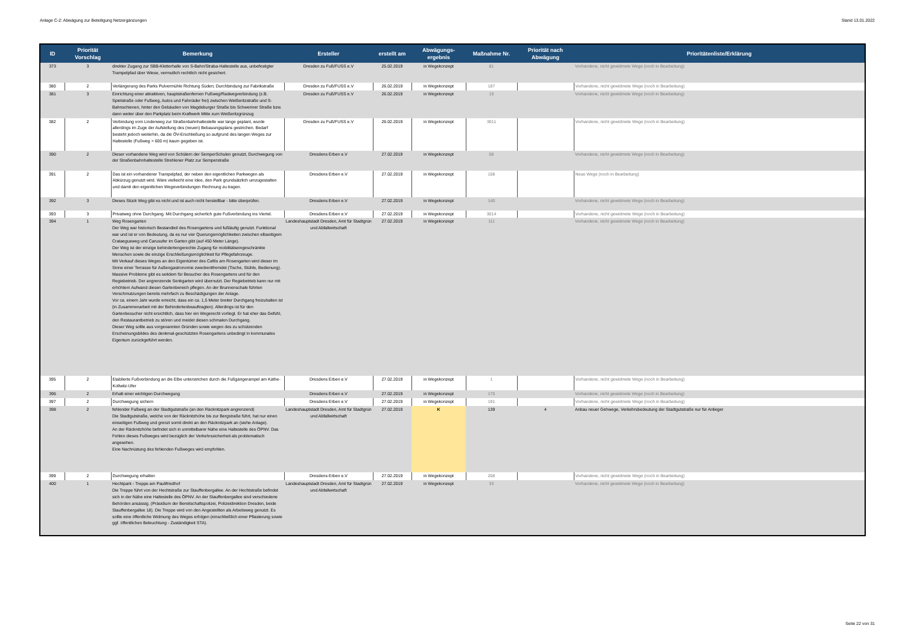Anlage C-2: Abwägung zur Beteiligung Netzergänzungen Stand 13.01.2022
| ID | Priorität Vorschlag | Bemerkung | Ersteller | erstellt am | Abwägungs-ergebnis | Maßnahme Nr. | Priorität nach Abwägung | Prioritätenliste/Erklärung |
| --- | --- | --- | --- | --- | --- | --- | --- | --- |
| 373 | 3 | direkter Zugang zur SBB-Kletterhalle von S-Bahn/Straba-Haltestelle aus, unbefestigter Trampelpfad über Wiese, vermutlich rechtlich nicht gesichert. | Dresden zu Fuß/FUSS e.V | 25.02.2019 | in Wegekonzept | 81 | | Vorhandene, nicht gewidmete Wege (noch in Bearbeitung) |
| 380 | 2 | Verlängerung des Parks Pulvermühle Richtung Süden; Durchbindung zur Fabrikstraße | Dresden zu Fuß/FUSS e.V | 26.02.2019 | in Wegekonzept | 187 | | Vorhandene, nicht gewidmete Wege (noch in Bearbeitung) |
| 381 | 3 | Einrichtung einer attraktiven, hauptstraßenfernen Fußweg/Radwegverbindung (z.B. Spielstraße oder Fußweg, Autos und Fahrräder frei) zwischen Weißeritzstraße und S-Bahnschienen, hinter den Gebäuden von Magdeburger Straße bis Schweriner Straße bzw. dann weiter über den Parkplatz beim Kraftwerk Mitte zum Weißeritzgrünzug | Dresden zu Fuß/FUSS e.V | 26.02.2019 | in Wegekonzept | 19 | | Vorhandene, nicht gewidmete Wege (noch in Bearbeitung) |
| 382 | 2 | Verbindung vom Lindenweg zur Straßenbahnhaltestelle war lange geplant, wurde allerdings im Zuge der Aufstellung des (neuen) Bebauungsplans gestrichen. Bedarf besteht jedoch weiterhin, da die ÖV-Erschließung so aufgrund des langen Weges zur Haltestelle (Fußweg > 600 m) kaum gegeben ist. | Dresden zu Fuß/FUSS e.V | 26.02.2019 | in Wegekonzept | 3011 | | Vorhandene, nicht gewidmete Wege (noch in Bearbeitung) |
| 390 | 2 | Dieser vorhandene Weg wird von Schülern der SemperSchulen genutzt, Durchwegung von der Straßenbahnhaltestelle Strehlener Platz zur Semperstraße | Dresdens Erben e.V | 27.02.2019 | in Wegekonzept | 58 | | Vorhandene, nicht gewidmete Wege (noch in Bearbeitung) |
| 391 | 2 | Das ist ein vorhandener Trampelpfad, der neben den eigentlichen Parkwegen als Abkürzug genutzt wird. Wäre vielleicht eine Idee, den Park grundsätzlich umzugestalten und damit den eigentlichen Wegeverbindungen Rechnung zu tragen. | Dresdens Erben e.V | 27.02.2019 | in Wegekonzept | 108 | | Neue Wege (noch in Bearbeitung) |
| 392 | 3 | Dieses Stück Weg gibt es nicht und ist auch nicht herstellbar - bitte überprüfen. | Dresdens Erben e.V | 27.02.2019 | in Wegekonzept | 140 | | Vorhandene, nicht gewidmete Wege (noch in Bearbeitung) |
| 393 | 3 | Privatweg ohne Durchgang. Mit Durchgang sicherlich gute Fußverbindung ins Viertel. | Dresdens Erben e.V | 27.02.2019 | in Wegekonzept | 3014 | | Vorhandene, nicht gewidmete Wege (noch in Bearbeitung) |
| 394 | 1 | Weg Rosengarten Der Weg war historisch Bestandteil des Rosengartens und fußläufig genutzt. Funktional war und ist er von Bedeutung, da es nur vier Querungsmöglichkeiten zwischen elbseitigem Crataegusweg und Carusufer im Garten gibt (auf 450 Meter Länge). Der Weg ist der einzige behindertengerechte Zugang für mobilitätseingeschränkte Menschen sowie die einzige Erschließungsmöglichkeit für Pflegefahrzeuge. Mit Verkauf dieses Weges an den Eigentümer des Cafés am Rosengarten wird dieser im Sinne einer Terrasse für Außengastronomie zweckentfremdet (Tische, Stühle, Bedienung). Massive Probleme gibt es seitdem für Besucher des Rosengartens und für den Regiebetrieb. Der angrenzende Senkgarten wird übernutzt. Der Regiebetrieb kann nur mit erhöhtem Aufwand diesen Gartenbereich pflegen. An der Brunnenschale führten Verschmutzungen bereits mehrfach zu Beschädigungen der Anlage. Vor ca. einem Jahr wurde erreicht, dass ein ca. 1,5 Meter breiter Durchgang freizuhalten ist (in Zusammenarbeit mit der Behindertenbeauftragten). Allerdings ist für den Gartenbesucher nicht ersichtlich, dass hier ein Wegerecht vorliegt. Er hat eher das Gefühl, den Restaurantbetrieb zu stören und meidet diesen schmalen Durchgang. Dieser Weg sollte aus vorgenannten Gründen sowie wegen des zu schützenden Erscheinungsbildes des denkmal-geschützten Rosengartens unbedingt in kommunales Eigentum zurückgeführt werden. | Landeshauptstadt Dresden, Amt für Stadtgrün und Abfallwirtschaft | 27.02.2019 | in Wegekonzept | 111 | | Vorhandene, nicht gewidmete Wege (noch in Bearbeitung) |
| 395 | 2 | Etablierte Fußverbindung an die Elbe unterstrichen durch die Fußgängerampel am Käthe-Kollwitz-Ufer | Dresdens Erben e.V | 27.02.2019 | in Wegekonzept | 1 | | Vorhandene, nicht gewidmete Wege (noch in Bearbeitung) |
| 396 | 2 | Erhalt einer wichtigen Durchwegung | Dresdens Erben e.V | 27.02.2019 | in Wegekonzept | 175 | | Vorhandene, nicht gewidmete Wege (noch in Bearbeitung) |
| 397 | 2 | Durchwegung sichern | Dresdens Erben e.V | 27.02.2019 | in Wegekonzept | 191 | | Vorhandene, nicht gewidmete Wege (noch in Bearbeitung) |
| 398 | 2 | fehlender Fußweg an der Stadtgutstraße (an den Räcknitzpark angrenzend) Die Stadtgutstraße, welche von der Räcknitzhöhe bis zur Bergstraße führt, hat nur einen einseitigen Fußweg und grenzt somit direkt an den Räcknitzpark an (siehe Anlage). An der Räcknitzhöhe befindet sich in unmittelbarer Nähe eine Haltestelle des ÖPNV. Das Fehlen dieses Fußweges wird bezüglich der Verkehrssicherheit als problematisch angesehen. Eine Nachrüstung des fehlenden Fußweges wird empfohlen. | Landeshauptstadt Dresden, Amt für Stadtgrün und Abfallwirtschaft | 27.02.2019 | K | 139 | 4 | Anbau neuer Gehwege, Verkehrsbedeutung der Stadtgutstraße nur für Anlieger |
| 399 | 2 | Durchwegung erhalten | Dresdens Erben e.V | 27.02.2019 | in Wegekonzept | 208 | | Vorhandene, nicht gewidmete Wege (noch in Bearbeitung) |
| 400 | 1 | Hechtpark - Treppe am Paulifriedhof Die Treppe führt von der Hechtstraße zur Stauffenbergallee. An der Hechtstraße befindet sich in der Nähe eine Haltestelle des ÖPNV. An der Stauffenbergallee sind verschiedene Behörden ansässig. (Präsidium der Bereitschaftspolizei, Polizeidirektion Dresden, beide Stauffenbergallee 18). Die Treppe wird von den Angestellten als Arbeitsweg genutzt. Es sollte eine öffentliche Widmung des Weges erfolgen (einschließlich einer Pflasterung sowie ggf. öffentlichen Beleuchtung - Zuständigkeit STA). | Landeshauptstadt Dresden, Amt für Stadtgrün und Abfallwirtschaft | 27.02.2019 | in Wegekonzept | 33 | | Vorhandene, nicht gewidmete Wege (noch in Bearbeitung) |
Seite 22 von 31